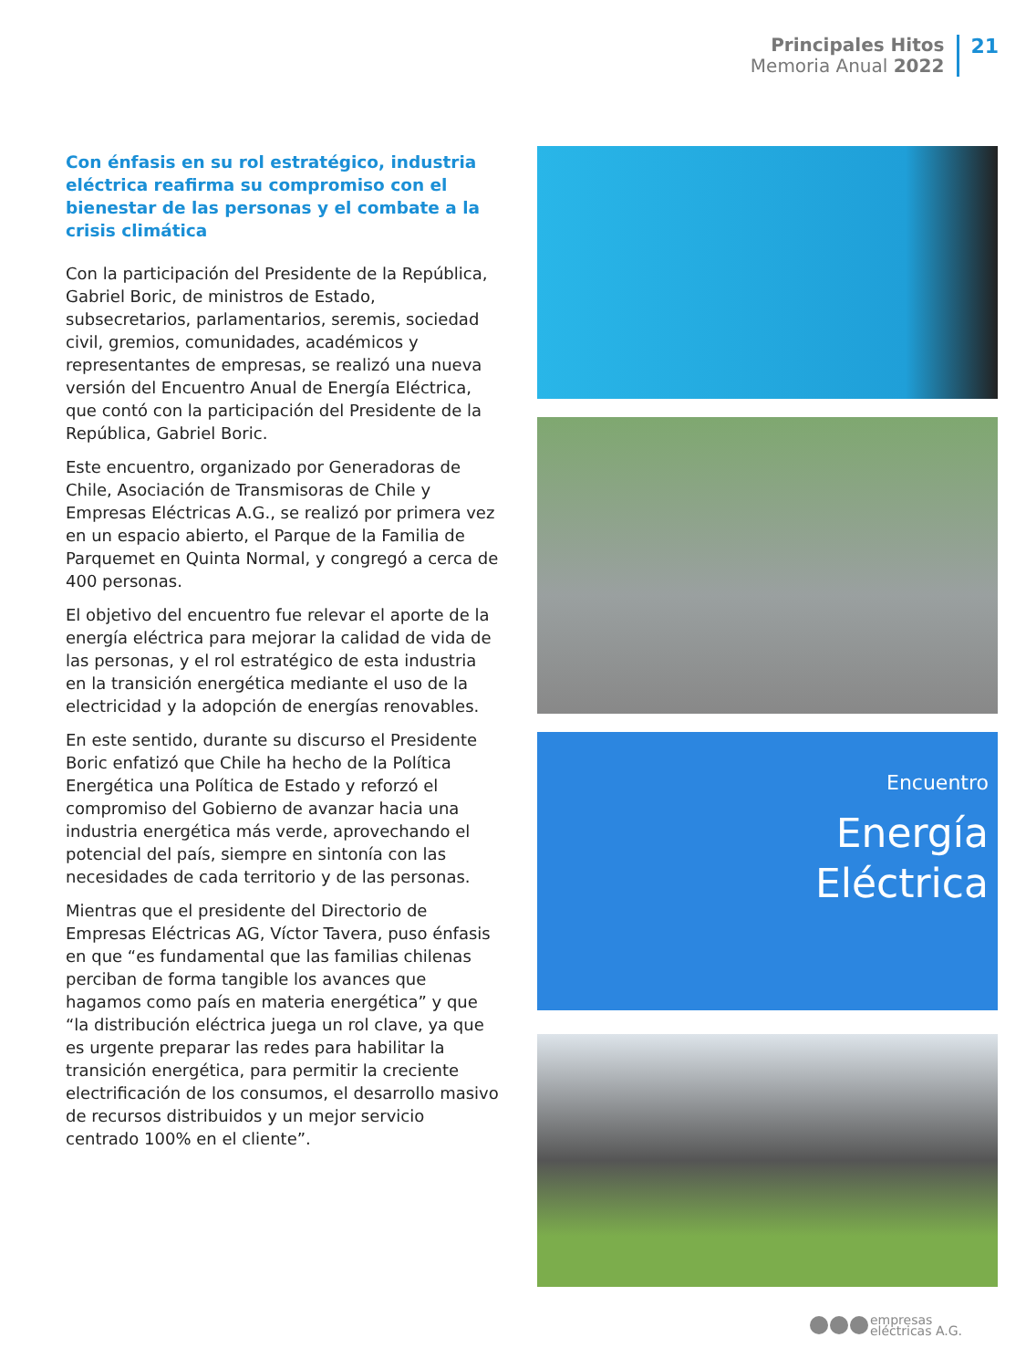Principales Hitos
Memoria Anual 2022
21
Con énfasis en su rol estratégico, industria eléctrica reafirma su compromiso con el bienestar de las personas y el combate a la crisis climática
Con la participación del Presidente de la República, Gabriel Boric, de ministros de Estado, subsecretarios, parlamentarios, seremis, sociedad civil, gremios, comunidades, académicos y representantes de empresas, se realizó una nueva versión del Encuentro Anual de Energía Eléctrica, que contó con la participación del Presidente de la República, Gabriel Boric.
Este encuentro, organizado por Generadoras de Chile, Asociación de Transmisoras de Chile y Empresas Eléctricas A.G., se realizó por primera vez en un espacio abierto, el Parque de la Familia de Parquemet en Quinta Normal, y congregó a cerca de 400 personas.
El objetivo del encuentro fue relevar el aporte de la energía eléctrica para mejorar la calidad de vida de las personas, y el rol estratégico de esta industria en la transición energética mediante el uso de la electricidad y la adopción de energías renovables.
En este sentido, durante su discurso el Presidente Boric enfatizó que Chile ha hecho de la Política Energética una Política de Estado y reforzó el compromiso del Gobierno de avanzar hacia una industria energética más verde, aprovechando el potencial del país, siempre en sintonía con las necesidades de cada territorio y de las personas.
Mientras que el presidente del Directorio de Empresas Eléctricas AG, Víctor Tavera, puso énfasis en que “es fundamental que las familias chilenas perciban de forma tangible los avances que hagamos como país en materia energética” y que “la distribución eléctrica juega un rol clave, ya que es urgente preparar las redes para habilitar la transición energética, para permitir la creciente electrificación de los consumos, el desarrollo masivo de recursos distribuidos y un mejor servicio centrado 100% en el cliente”.
Encuentro
Energía
Eléctrica
empresas
eléctricas A.G.